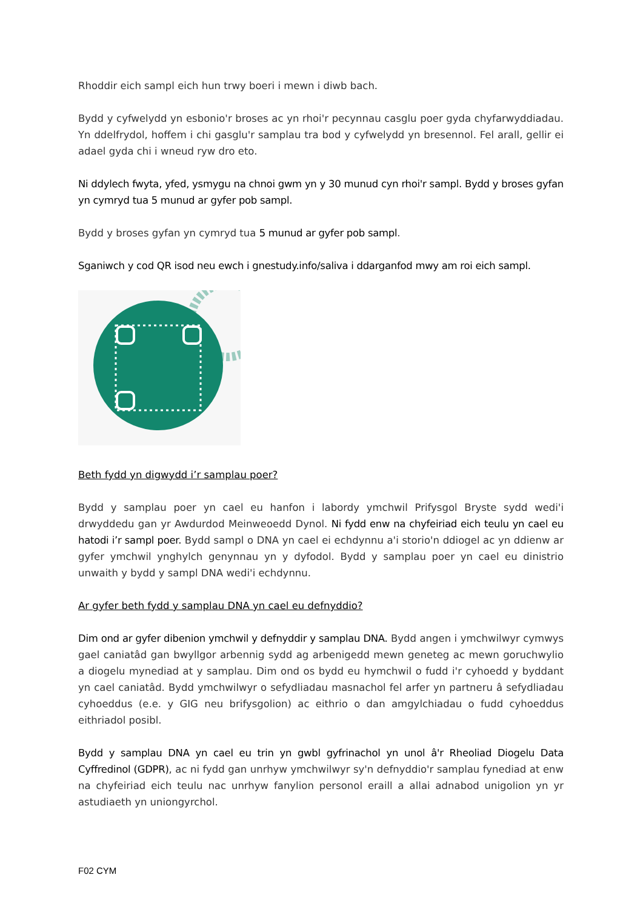Rhoddir eich sampl eich hun trwy boeri i mewn i diwb bach.
Bydd y cyfwelydd yn esbonio'r broses ac yn rhoi'r pecynnau casglu poer gyda chyfarwyddiadau. Yn ddelfrydol, hoffem i chi gasglu'r samplau tra bod y cyfwelydd yn bresennol. Fel arall, gellir ei adael gyda chi i wneud ryw dro eto.
Ni ddylech fwyta, yfed, ysmygu na chnoi gwm yn y 30 munud cyn rhoi'r sampl. Bydd y broses gyfan yn cymryd tua 5 munud ar gyfer pob sampl.
Bydd y broses gyfan yn cymryd tua 5 munud ar gyfer pob sampl.
Sganiwch y cod QR isod neu ewch i gnestudy.info/saliva i ddarganfod mwy am roi eich sampl.
Beth fydd yn digwydd i’r samplau poer?
Bydd y samplau poer yn cael eu hanfon i labordy ymchwil Prifysgol Bryste sydd wedi'i drwyddedu gan yr Awdurdod Meinweoedd Dynol. Ni fydd enw na chyfeiriad eich teulu yn cael eu hatodi i’r sampl poer. Bydd sampl o DNA yn cael ei echdynnu a'i storio'n ddiogel ac yn ddienw ar gyfer ymchwil ynghylch genynnau yn y dyfodol. Bydd y samplau poer yn cael eu dinistrio unwaith y bydd y sampl DNA wedi'i echdynnu.
Ar gyfer beth fydd y samplau DNA yn cael eu defnyddio?
Dim ond ar gyfer dibenion ymchwil y defnyddir y samplau DNA. Bydd angen i ymchwilwyr cymwys gael caniatâd gan bwyllgor arbennig sydd ag arbenigedd mewn geneteg ac mewn goruchwylio a diogelu mynediad at y samplau. Dim ond os bydd eu hymchwil o fudd i'r cyhoedd y byddant yn cael caniatâd. Bydd ymchwilwyr o sefydliadau masnachol fel arfer yn partneru â sefydliadau cyhoeddus (e.e. y GIG neu brifysgolion) ac eithrio o dan amgylchiadau o fudd cyhoeddus eithriadol posibl.
Bydd y samplau DNA yn cael eu trin yn gwbl gyfrinachol yn unol â'r Rheoliad Diogelu Data Cyffredinol (GDPR), ac ni fydd gan unrhyw ymchwilwyr sy'n defnyddio'r samplau fynediad at enw na chyfeiriad eich teulu nac unrhyw fanylion personol eraill a allai adnabod unigolion yn yr astudiaeth yn uniongyrchol.
F02 CYM